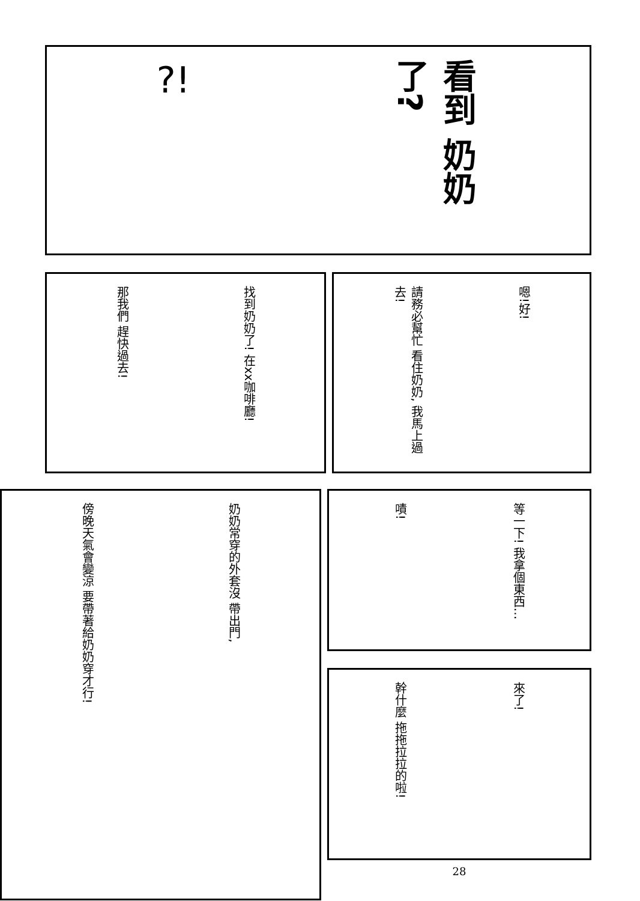?!
看到 奶奶了?
那我們 趕快過去!
找到奶奶了! 在xx咖啡廳!
請務必幫忙 看住奶奶, 我馬上過去!
嗯!好!
傍晚天氣會變涼 要帶著給奶奶穿才行!
奶奶常穿的外套沒 帶出門,
嘖!
等一下! 我拿個東西…
幹什麼 拖拖拉拉的啦!
來了!
28